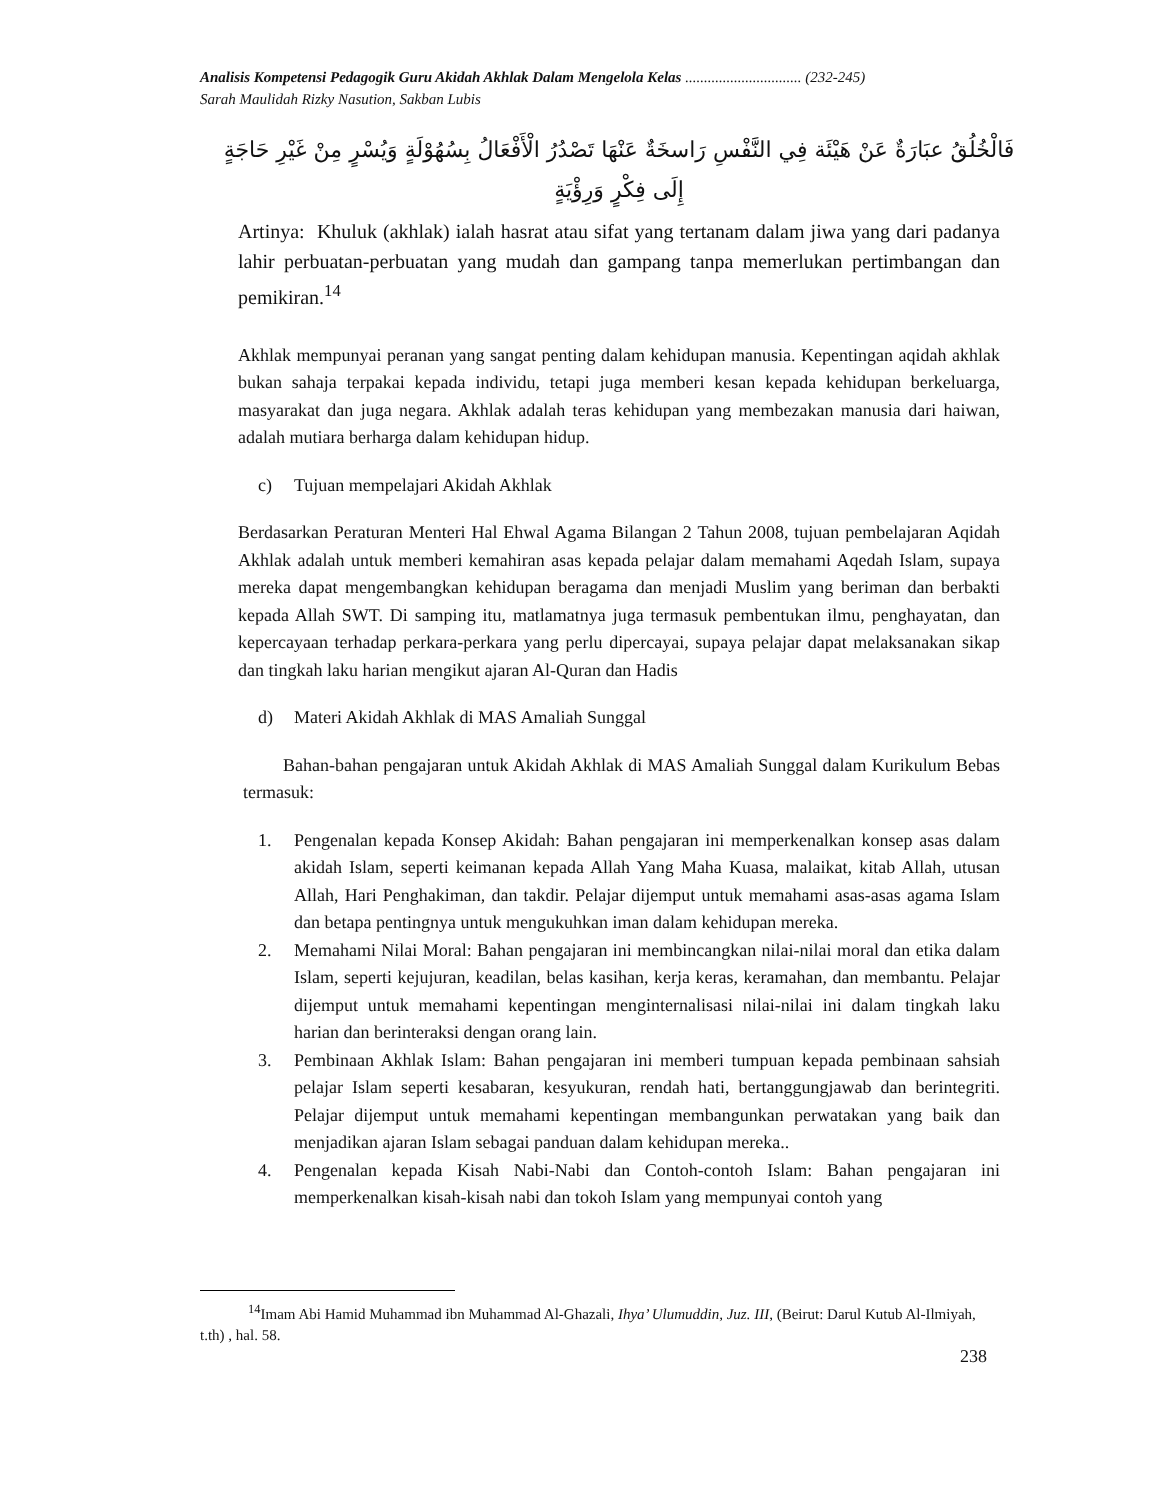Analisis Kompetensi Pedagogik Guru Akidah Akhlak Dalam Mengelola Kelas ............................... (232-245)
Sarah Maulidah Rizky Nasution, Sakban Lubis
فَالْخُلُقُ عبَارَةٌ عَنْ هَيْئَة فِي النَّفْسِ رَاسخَةٌ عَنْهَا تَصْدُرُ الْأَفْعَالُ بِسُهُوْلَةٍ وَيُسْرٍ مِنْ غَيْرِ حَاجَةٍ
إِلَى فِكْرٍ وَرِؤْيَةٍ
Artinya: Khuluk (akhlak) ialah hasrat atau sifat yang tertanam dalam jiwa yang dari padanya lahir perbuatan-perbuatan yang mudah dan gampang tanpa memerlukan pertimbangan dan pemikiran.<sup>14</sup>
Akhlak mempunyai peranan yang sangat penting dalam kehidupan manusia. Kepentingan aqidah akhlak bukan sahaja terpakai kepada individu, tetapi juga memberi kesan kepada kehidupan berkeluarga, masyarakat dan juga negara. Akhlak adalah teras kehidupan yang membezakan manusia dari haiwan, adalah mutiara berharga dalam kehidupan hidup.
c) Tujuan mempelajari Akidah Akhlak
Berdasarkan Peraturan Menteri Hal Ehwal Agama Bilangan 2 Tahun 2008, tujuan pembelajaran Aqidah Akhlak adalah untuk memberi kemahiran asas kepada pelajar dalam memahami Aqedah Islam, supaya mereka dapat mengembangkan kehidupan beragama dan menjadi Muslim yang beriman dan berbakti kepada Allah SWT. Di samping itu, matlamatnya juga termasuk pembentukan ilmu, penghayatan, dan kepercayaan terhadap perkara-perkara yang perlu dipercayai, supaya pelajar dapat melaksanakan sikap dan tingkah laku harian mengikut ajaran Al-Quran dan Hadis
d) Materi Akidah Akhlak di MAS Amaliah Sunggal
Bahan-bahan pengajaran untuk Akidah Akhlak di MAS Amaliah Sunggal dalam Kurikulum Bebas termasuk:
1. Pengenalan kepada Konsep Akidah: Bahan pengajaran ini memperkenalkan konsep asas dalam akidah Islam, seperti keimanan kepada Allah Yang Maha Kuasa, malaikat, kitab Allah, utusan Allah, Hari Penghakiman, dan takdir. Pelajar dijemput untuk memahami asas-asas agama Islam dan betapa pentingnya untuk mengukuhkan iman dalam kehidupan mereka.
2. Memahami Nilai Moral: Bahan pengajaran ini membincangkan nilai-nilai moral dan etika dalam Islam, seperti kejujuran, keadilan, belas kasihan, kerja keras, keramahan, dan membantu. Pelajar dijemput untuk memahami kepentingan menginternalisasi nilai-nilai ini dalam tingkah laku harian dan berinteraksi dengan orang lain.
3. Pembinaan Akhlak Islam: Bahan pengajaran ini memberi tumpuan kepada pembinaan sahsiah pelajar Islam seperti kesabaran, kesyukuran, rendah hati, bertanggungjawab dan berintegriti. Pelajar dijemput untuk memahami kepentingan membangunkan perwatakan yang baik dan menjadikan ajaran Islam sebagai panduan dalam kehidupan mereka..
4. Pengenalan kepada Kisah Nabi-Nabi dan Contoh-contoh Islam: Bahan pengajaran ini memperkenalkan kisah-kisah nabi dan tokoh Islam yang mempunyai contoh yang
<sup>14</sup> Imam Abi Hamid Muhammad ibn Muhammad Al-Ghazali, Ihya’ Ulumuddin, Juz. III, (Beirut: Darul Kutub Al-Ilmiyah, t.th) , hal. 58.
238